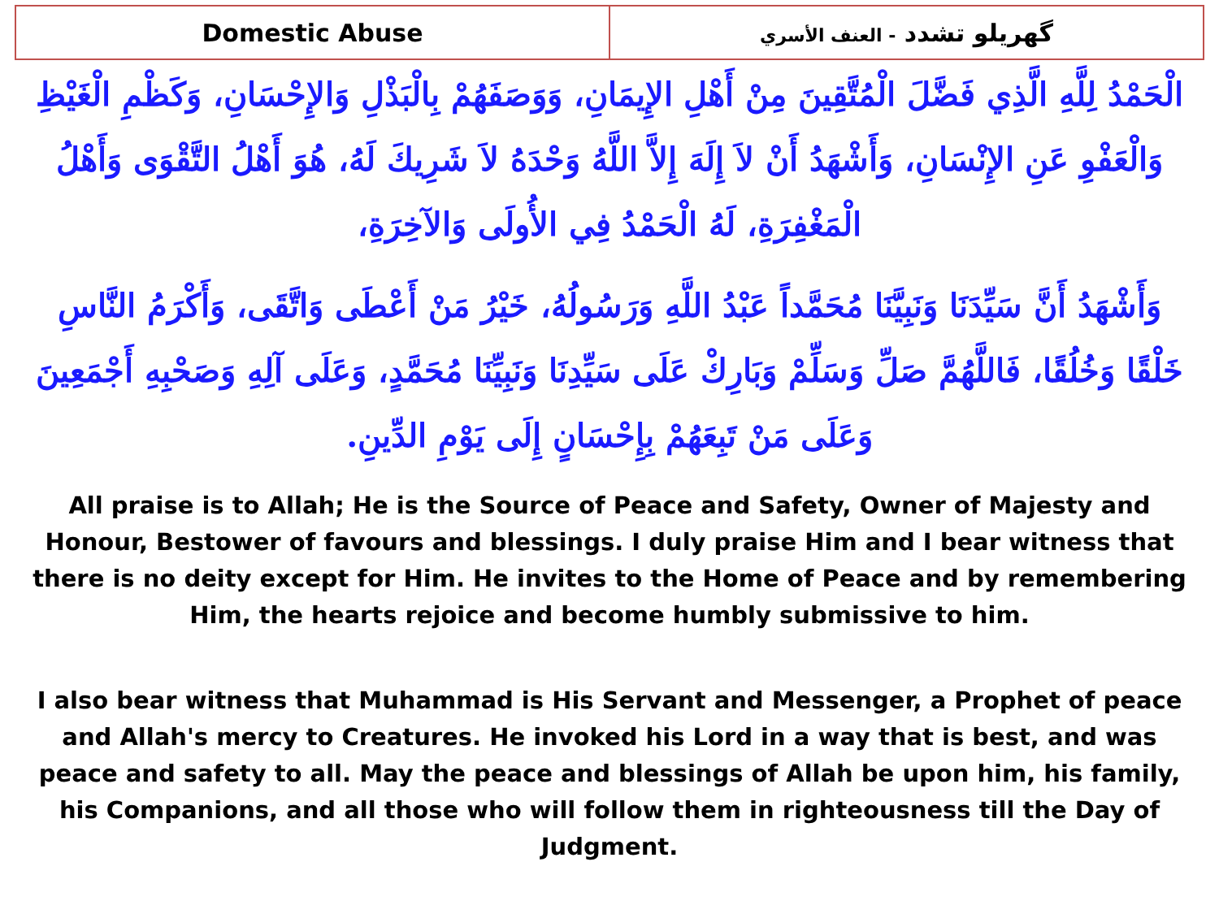| Domestic Abuse | گهريلو تشدد - العنف الأسري |
الْحَمْدُ لِلَّهِ الَّذِي فَضَّلَ الْمُتَّقِينَ مِنْ أَهْلِ الإِيمَانِ، وَوَصَفَهُمْ بِالْبَذْلِ وَالإِحْسَانِ، وَكَظْمِ الْغَيْظِ وَالْعَفْوِ عَنِ الإِنْسَانِ، وَأَشْهَدُ أَنْ لاَ إِلَهَ إِلاَّ اللَّهُ وَحْدَهُ لاَ شَرِيكَ لَهُ، هُوَ أَهْلُ التَّقْوَى وَأَهْلُ الْمَغْفِرَةِ، لَهُ الْحَمْدُ فِي الأُولَى وَالآخِرَةِ،
وَأَشْهَدُ أَنَّ سَيِّدَنَا وَنَبِيَّنَا مُحَمَّداً عَبْدُ اللَّهِ وَرَسُولُهُ، خَيْرُ مَنْ أَعْطَى وَاتَّقَى، وَأَكْرَمُ النَّاسِ خَلْقًا وَخُلُقًا، فَاللَّهُمَّ صَلِّ وَسَلِّمْ وَبَارِكْ عَلَى سَيِّدِنَا وَنَبِيِّنَا مُحَمَّدٍ، وَعَلَى آلِهِ وَصَحْبِهِ أَجْمَعِينَ وَعَلَى مَنْ تَبِعَهُمْ بِإِحْسَانٍ إِلَى يَوْمِ الدِّينِ.
All praise is to Allah; He is the Source of Peace and Safety, Owner of Majesty and Honour, Bestower of favours and blessings. I duly praise Him and I bear witness that there is no deity except for Him. He invites to the Home of Peace and by remembering Him, the hearts rejoice and become humbly submissive to him.
I also bear witness that Muhammad is His Servant and Messenger, a Prophet of peace and Allah's mercy to Creatures. He invoked his Lord in a way that is best, and was peace and safety to all. May the peace and blessings of Allah be upon him, his family, his Companions, and all those who will follow them in righteousness till the Day of Judgment.